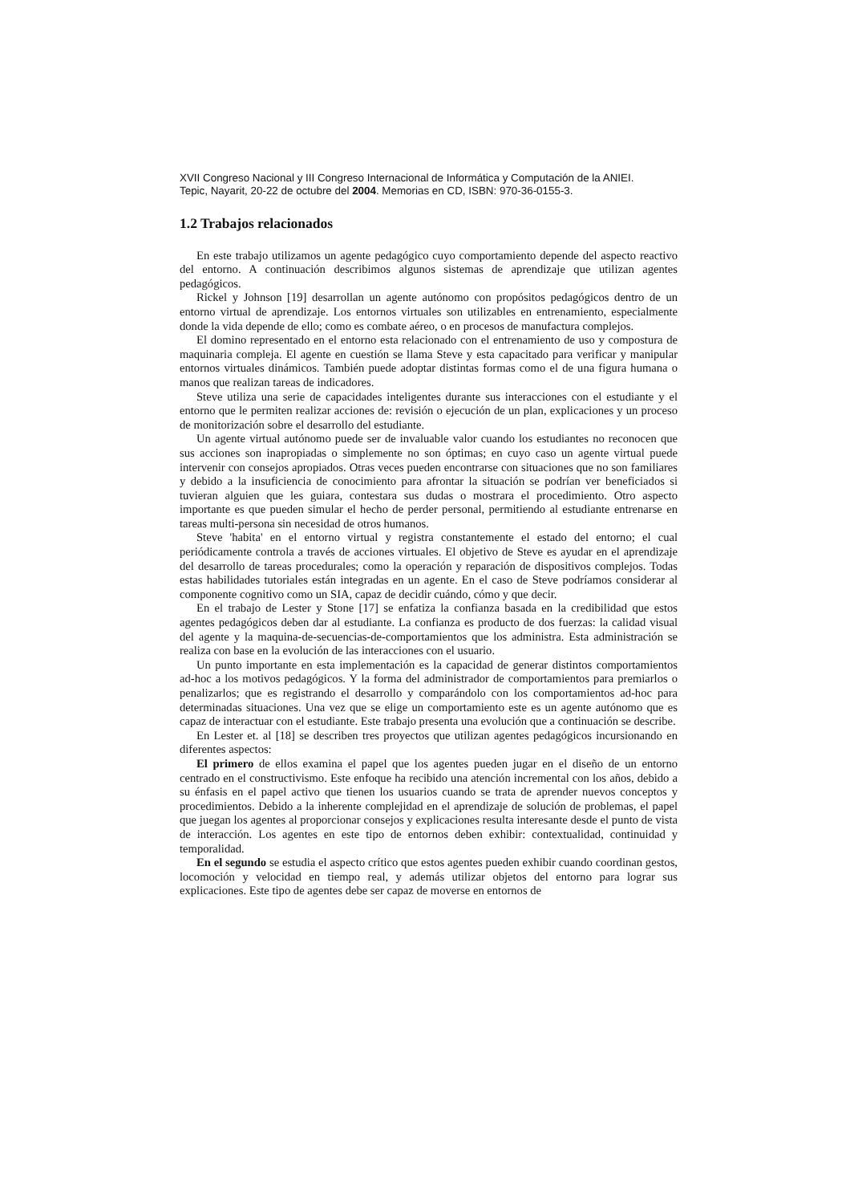XVII Congreso Nacional y III Congreso Internacional de Informática y Computación de la ANIEI.
Tepic, Nayarit, 20-22 de octubre del 2004. Memorias en CD, ISBN: 970-36-0155-3.
1.2 Trabajos relacionados
En este trabajo utilizamos un agente pedagógico cuyo comportamiento depende del aspecto reactivo del entorno. A continuación describimos algunos sistemas de aprendizaje que utilizan agentes pedagógicos.
Rickel y Johnson [19] desarrollan un agente autónomo con propósitos pedagógicos dentro de un entorno virtual de aprendizaje. Los entornos virtuales son utilizables en entrenamiento, especialmente donde la vida depende de ello; como es combate aéreo, o en procesos de manufactura complejos.
El domino representado en el entorno esta relacionado con el entrenamiento de uso y compostura de maquinaria compleja. El agente en cuestión se llama Steve y esta capacitado para verificar y manipular entornos virtuales dinámicos. También puede adoptar distintas formas como el de una figura humana o manos que realizan tareas de indicadores.
Steve utiliza una serie de capacidades inteligentes durante sus interacciones con el estudiante y el entorno que le permiten realizar acciones de: revisión o ejecución de un plan, explicaciones y un proceso de monitorización sobre el desarrollo del estudiante.
Un agente virtual autónomo puede ser de invaluable valor cuando los estudiantes no reconocen que sus acciones son inapropiadas o simplemente no son óptimas; en cuyo caso un agente virtual puede intervenir con consejos apropiados. Otras veces pueden encontrarse con situaciones que no son familiares y debido a la insuficiencia de conocimiento para afrontar la situación se podrían ver beneficiados si tuvieran alguien que les guiara, contestara sus dudas o mostrara el procedimiento. Otro aspecto importante es que pueden simular el hecho de perder personal, permitiendo al estudiante entrenarse en tareas multi-persona sin necesidad de otros humanos.
Steve 'habita' en el entorno virtual y registra constantemente el estado del entorno; el cual periódicamente controla a través de acciones virtuales. El objetivo de Steve es ayudar en el aprendizaje del desarrollo de tareas procedurales; como la operación y reparación de dispositivos complejos. Todas estas habilidades tutoriales están integradas en un agente. En el caso de Steve podríamos considerar al componente cognitivo como un SIA, capaz de decidir cuándo, cómo y que decir.
En el trabajo de Lester y Stone [17] se enfatiza la confianza basada en la credibilidad que estos agentes pedagógicos deben dar al estudiante. La confianza es producto de dos fuerzas: la calidad visual del agente y la maquina-de-secuencias-de-comportamientos que los administra. Esta administración se realiza con base en la evolución de las interacciones con el usuario.
Un punto importante en esta implementación es la capacidad de generar distintos comportamientos ad-hoc a los motivos pedagógicos. Y la forma del administrador de comportamientos para premiarlos o penalizarlos; que es registrando el desarrollo y comparándolo con los comportamientos ad-hoc para determinadas situaciones. Una vez que se elige un comportamiento este es un agente autónomo que es capaz de interactuar con el estudiante. Este trabajo presenta una evolución que a continuación se describe.
En Lester et. al [18] se describen tres proyectos que utilizan agentes pedagógicos incursionando en diferentes aspectos:
El primero de ellos examina el papel que los agentes pueden jugar en el diseño de un entorno centrado en el constructivismo. Este enfoque ha recibido una atención incremental con los años, debido a su énfasis en el papel activo que tienen los usuarios cuando se trata de aprender nuevos conceptos y procedimientos. Debido a la inherente complejidad en el aprendizaje de solución de problemas, el papel que juegan los agentes al proporcionar consejos y explicaciones resulta interesante desde el punto de vista de interacción. Los agentes en este tipo de entornos deben exhibir: contextualidad, continuidad y temporalidad.
En el segundo se estudia el aspecto crítico que estos agentes pueden exhibir cuando coordinan gestos, locomoción y velocidad en tiempo real, y además utilizar objetos del entorno para lograr sus explicaciones. Este tipo de agentes debe ser capaz de moverse en entornos de